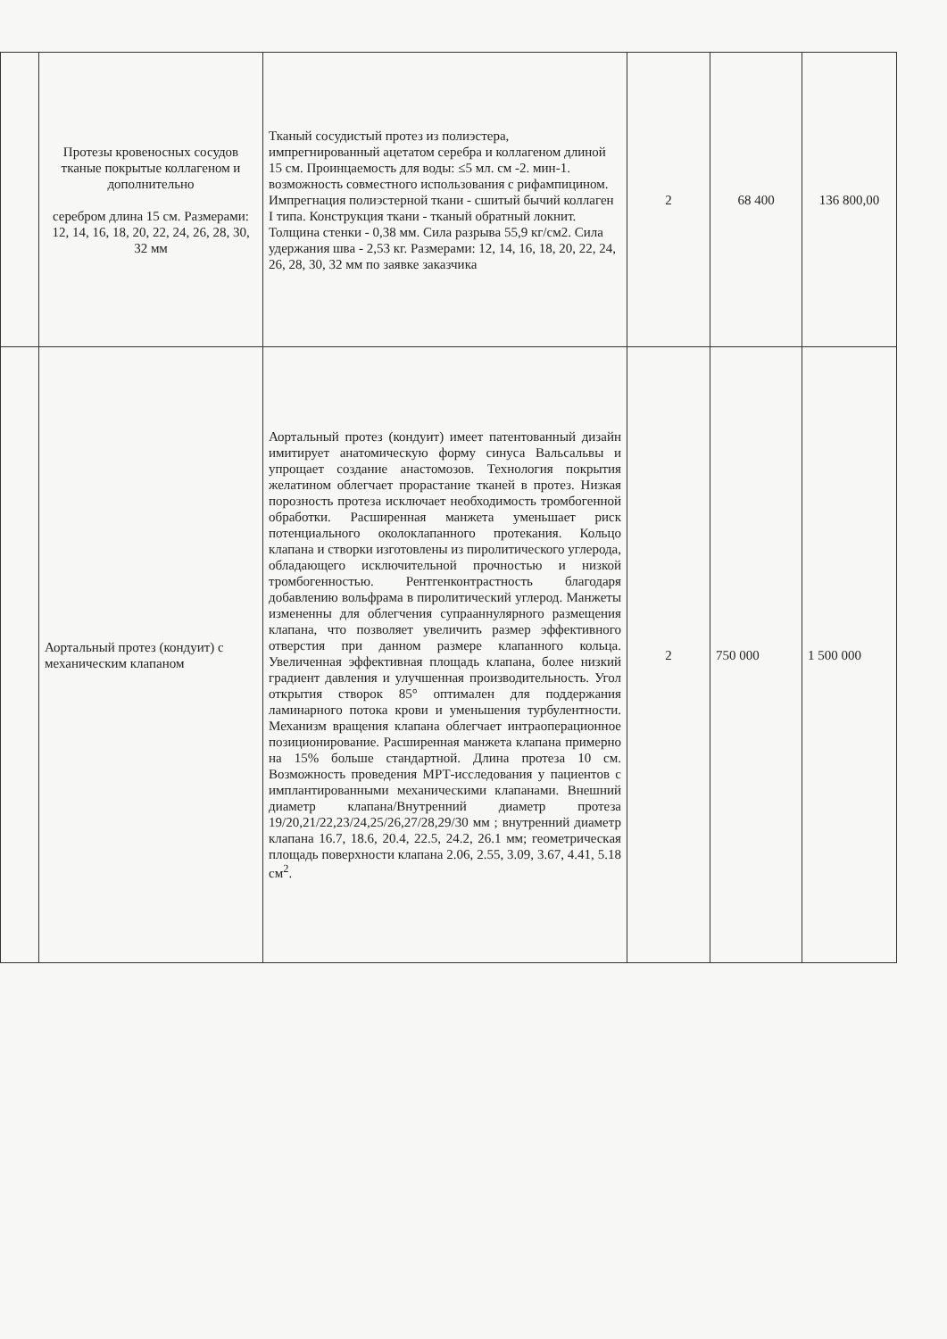| | Протезы кровеносных сосудов тканые покрытые коллагеном и дополнительно серебром длина 15 см. Размерами: 12, 14, 16, 18, 20, 22, 24, 26, 28, 30, 32 мм | Тканый сосудистый протез из полиэстера, импрегнированный ацетатом серебра и коллагеном длиной 15 см. Проинцаемость для воды: ≤5 мл. см -2. мин-1. возможность совместного использования с рифампицином. Импрегнация полиэстерной ткани - сшитый бычий коллаген I типа. Конструкция ткани - тканый обратный локнит. Толщина стенки - 0,38 мм. Сила разрыва 55,9 кг/см2. Сила удержания шва - 2,53 кг. Размерами: 12, 14, 16, 18, 20, 22, 24, 26, 28, 30, 32 мм по заявке заказчика | 2 | 68 400 | 136 800,00 |
| | Аортальный протез (кондуит) с механическим клапаном | Аортальный протез (кондуит) имеет патентованный дизайн имитирует анатомическую форму синуса Вальсальвы и упрощает создание анастомозов. Технология покрытия желатином облегчает прорастание тканей в протез. Низкая порозность протеза исключает необходимость тромбогенной обработки. Расширенная манжета уменьшает риск потенциального околоклапанного протекания. Кольцо клапана и створки изготовлены из пиролитического углерода, обладающего исключительной прочностью и низкой тромбогенностью. Рентгенконтрастность благодаря добавлению вольфрама в пиролитический углерод. Манжеты измененны для облегчения супрааннулярного размещения клапана, что позволяет увеличить размер эффективного отверстия при данном размере клапанного кольца. Увеличенная эффективная площадь клапана, более низкий градиент давления и улучшенная производительность. Угол открытия створок 85° оптимален для поддержания ламинарного потока крови и уменьшения турбулентности. Механизм вращения клапана облегчает интраоперационное позиционирование. Расширенная манжета клапана примерно на 15% больше стандартной. Длина протеза 10 см. Возможность проведения МРТ-исследования у пациентов с имплантированными механическими клапанами. Внешний диаметр клапана/Внутренний диаметр протеза 19/20,21/22,23/24,25/26,27/28,29/30 мм ; внутренний диаметр клапана 16.7, 18.6, 20.4, 22.5, 24.2, 26.1 мм; геометрическая площадь поверхности клапана 2.06, 2.55, 3.09, 3.67, 4.41, 5.18 см<sup>2</sup>. | 2 | 750 000 | 1 500 000 |